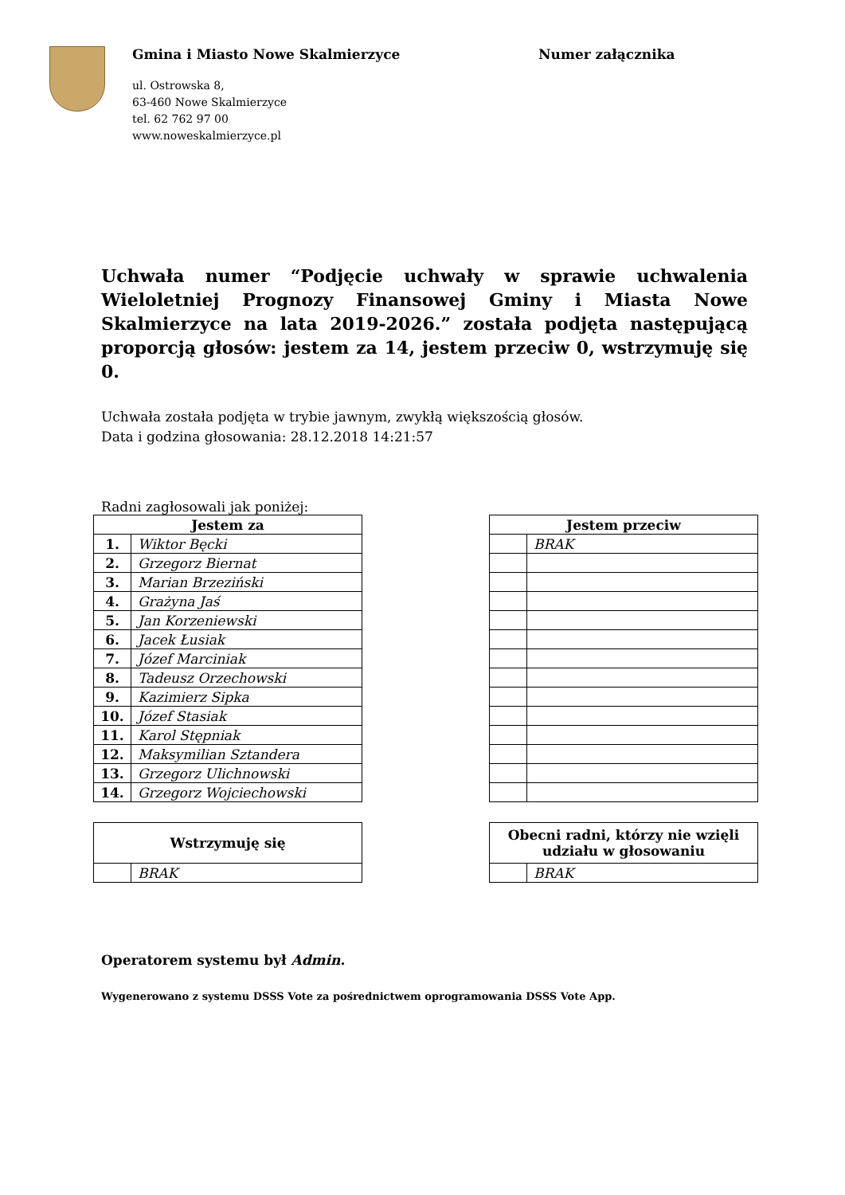Gmina i Miasto Nowe Skalmierzyce
ul. Ostrowska 8,
63-460 Nowe Skalmierzyce
tel. 62 762 97 00
www.noweskalmierzyce.pl
Numer załącznika
Uchwała numer “Podjęcie uchwały w sprawie uchwalenia Wieloletniej Prognozy Finansowej Gminy i Miasta Nowe Skalmierzyce na lata 2019-2026.” została podjęta następującą proporcją głosów: jestem za 14, jestem przeciw 0, wstrzymuję się 0.
Uchwała została podjęta w trybie jawnym, zwykłą większością głosów.
Data i godzina głosowania: 28.12.2018 14:21:57
Radni zagłosowali jak poniżej:
| Jestem za | |
| --- | --- |
| 1. | Wiktor Bęcki |
| 2. | Grzegorz Biernat |
| 3. | Marian Brzeziński |
| 4. | Grażyna Jaś |
| 5. | Jan Korzeniewski |
| 6. | Jacek Łusiak |
| 7. | Józef Marciniak |
| 8. | Tadeusz Orzechowski |
| 9. | Kazimierz Sipka |
| 10. | Józef Stasiak |
| 11. | Karol Stępniak |
| 12. | Maksymilian Sztandera |
| 13. | Grzegorz Ulichnowski |
| 14. | Grzegorz Wojciechowski |
| Jestem przeciw | |
| --- | --- |
| | BRAK |
| Wstrzymuję się | |
| --- | --- |
| | BRAK |
| Obecni radni, którzy nie wzięli udziału w głosowaniu | |
| --- | --- |
| | BRAK |
Operatorem systemu był Admin.
Wygenerowano z systemu DSSS Vote za pośrednictwem oprogramowania DSSS Vote App.